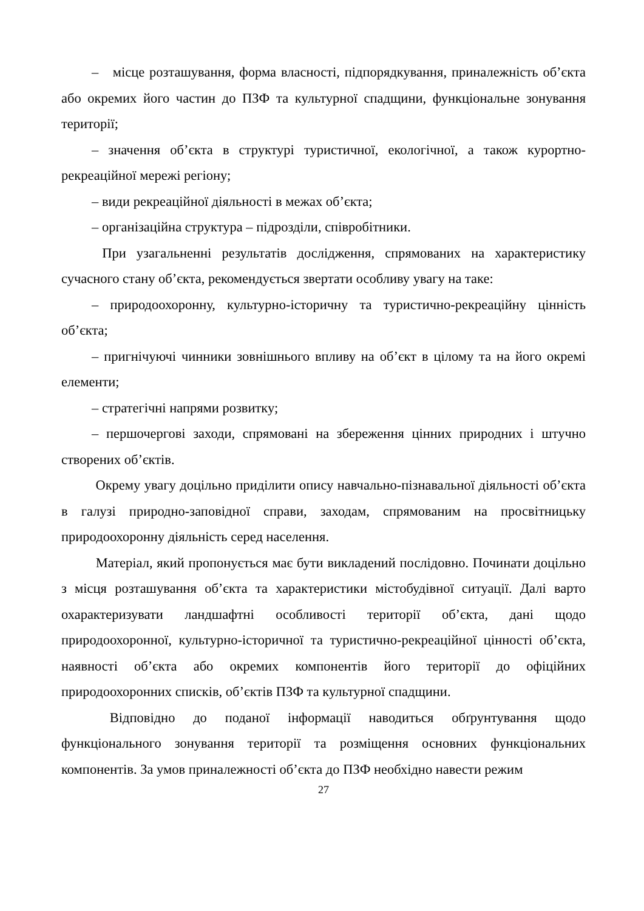– місце розташування, форма власності, підпорядкування, приналежність об’єкта або окремих його частин до ПЗФ та культурної спадщини, функціональне зонування території;
– значення об’єкта в структурі туристичної, екологічної, а також курортно-рекреаційної мережі регіону;
– види рекреаційної діяльності в межах об’єкта;
– організаційна структура – підрозділи, співробітники.
При узагальненні результатів дослідження, спрямованих на характеристику сучасного стану об’єкта, рекомендується звертати особливу увагу на таке:
– природоохоронну, культурно-історичну та туристично-рекреаційну цінність об’єкта;
– пригнічуючі чинники зовнішнього впливу на об’єкт в цілому та на його окремі елементи;
– стратегічні напрями розвитку;
– першочергові заходи, спрямовані на збереження цінних природних і штучно створених об’єктів.
Окрему увагу доцільно приділити опису навчально-пізнавальної діяльності об’єкта в галузі природно-заповідної справи, заходам, спрямованим на просвітницьку природоохоронну діяльність серед населення.
Матеріал, який пропонується має бути викладений послідовно. Починати доцільно з місця розташування об’єкта та характеристики містобудівної ситуації. Далі варто охарактеризувати ландшафтні особливості території об’єкта, дані щодо природоохоронної, культурно-історичної та туристично-рекреаційної цінності об’єкта, наявності об’єкта або окремих компонентів його території до офіційних природоохоронних списків, об’єктів ПЗФ та культурної спадщини.
Відповідно до поданої інформації наводиться обґрунтування щодо функціонального зонування території та розміщення основних функціональних компонентів. За умов приналежності об’єкта до ПЗФ необхідно навести режим
27